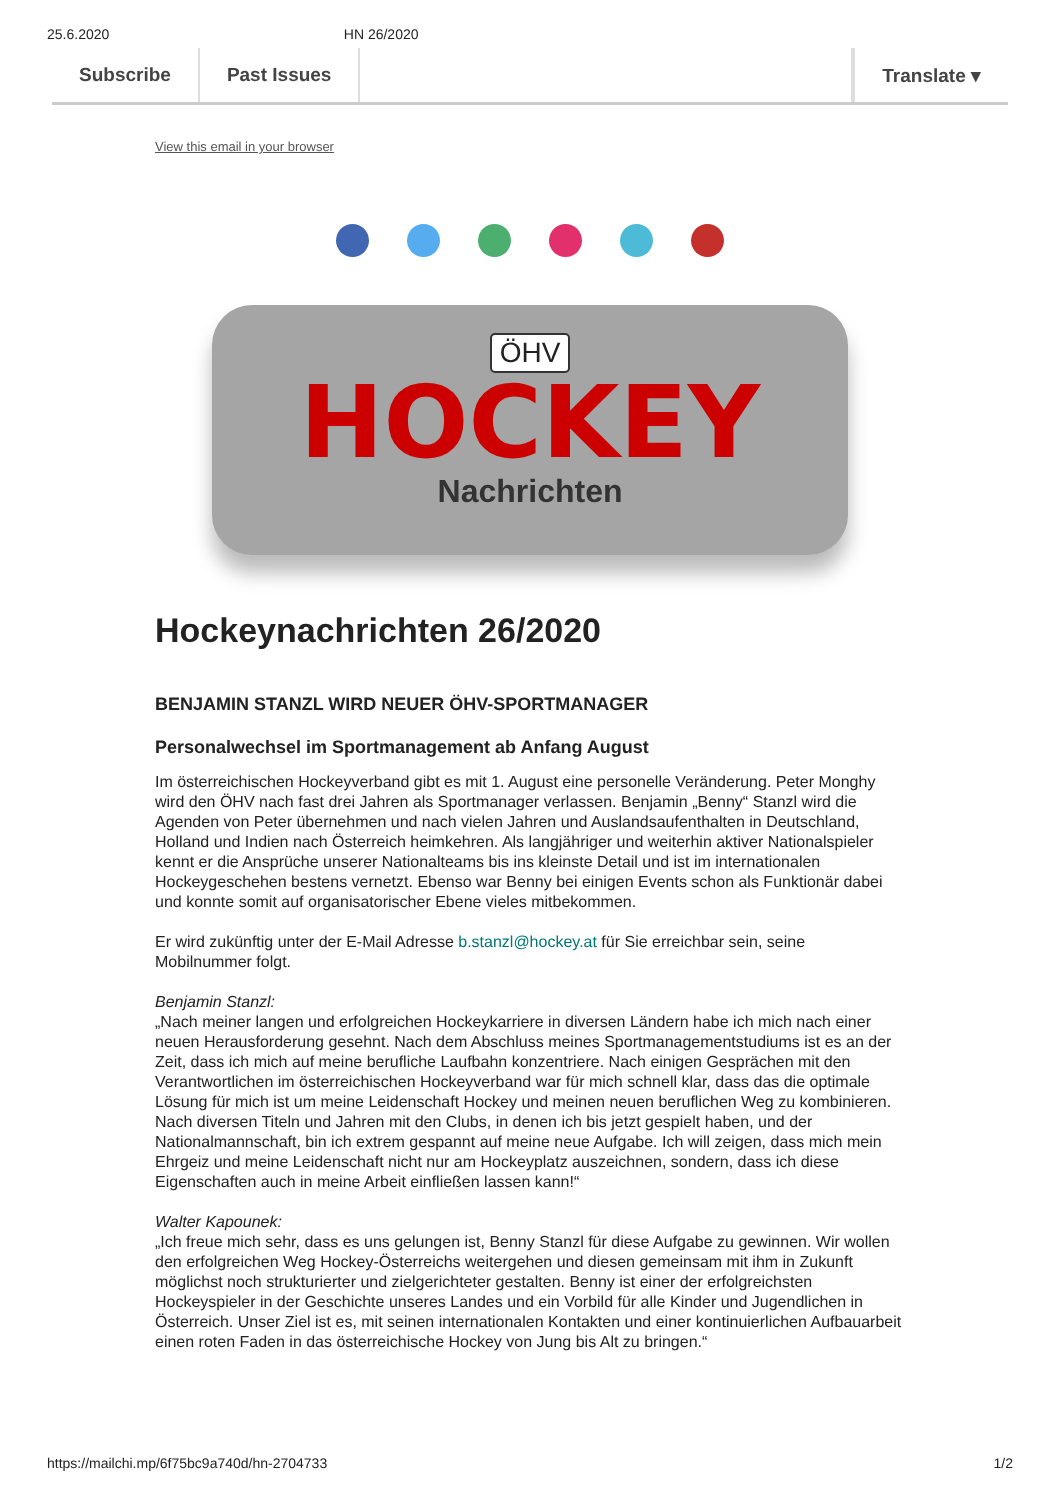25.6.2020 HN 26/2020
Subscribe Past Issues Translate ▾
View this email in your browser
ÖHV
HOCKEY
Nachrichten
Hockeynachrichten 26/2020
BENJAMIN STANZL WIRD NEUER ÖHV-SPORTMANAGER
Personalwechsel im Sportmanagement ab Anfang August
Im österreichischen Hockeyverband gibt es mit 1. August eine personelle Veränderung. Peter Monghy wird den ÖHV nach fast drei Jahren als Sportmanager verlassen. Benjamin „Benny“ Stanzl wird die Agenden von Peter übernehmen und nach vielen Jahren und Auslandsaufenthalten in Deutschland, Holland und Indien nach Österreich heimkehren. Als langjähriger und weiterhin aktiver Nationalspieler kennt er die Ansprüche unserer Nationalteams bis ins kleinste Detail und ist im internationalen Hockeygeschehen bestens vernetzt. Ebenso war Benny bei einigen Events schon als Funktionär dabei und konnte somit auf organisatorischer Ebene vieles mitbekommen.
Er wird zukünftig unter der E-Mail Adresse b.stanzl@hockey.at für Sie erreichbar sein, seine Mobilnummer folgt.
Benjamin Stanzl:
„Nach meiner langen und erfolgreichen Hockeykarriere in diversen Ländern habe ich mich nach einer neuen Herausforderung gesehnt. Nach dem Abschluss meines Sportmanagementstudiums ist es an der Zeit, dass ich mich auf meine berufliche Laufbahn konzentriere. Nach einigen Gesprächen mit den Verantwortlichen im österreichischen Hockeyverband war für mich schnell klar, dass das die optimale Lösung für mich ist um meine Leidenschaft Hockey und meinen neuen beruflichen Weg zu kombinieren. Nach diversen Titeln und Jahren mit den Clubs, in denen ich bis jetzt gespielt haben, und der Nationalmannschaft, bin ich extrem gespannt auf meine neue Aufgabe. Ich will zeigen, dass mich mein Ehrgeiz und meine Leidenschaft nicht nur am Hockeyplatz auszeichnen, sondern, dass ich diese Eigenschaften auch in meine Arbeit einfließen lassen kann!“
Walter Kapounek:
„Ich freue mich sehr, dass es uns gelungen ist, Benny Stanzl für diese Aufgabe zu gewinnen. Wir wollen den erfolgreichen Weg Hockey-Österreichs weitergehen und diesen gemeinsam mit ihm in Zukunft möglichst noch strukturierter und zielgerichteter gestalten. Benny ist einer der erfolgreichsten Hockeyspieler in der Geschichte unseres Landes und ein Vorbild für alle Kinder und Jugendlichen in Österreich. Unser Ziel ist es, mit seinen internationalen Kontakten und einer kontinuierlichen Aufbauarbeit einen roten Faden in das österreichische Hockey von Jung bis Alt zu bringen.“
https://mailchi.mp/6f75bc9a740d/hn-2704733 1/2